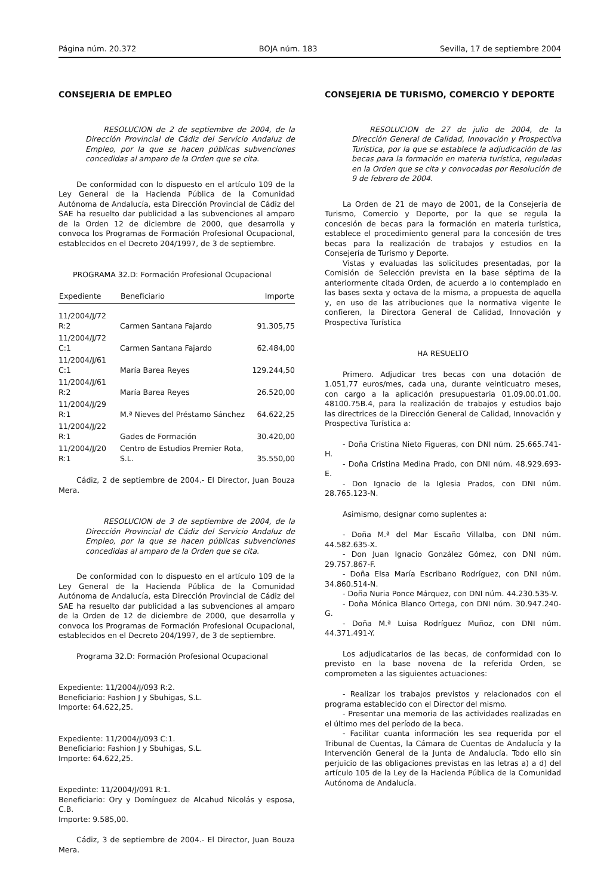Página núm. 20.372 BOJA núm. 183 Sevilla, 17 de septiembre 2004
CONSEJERIA DE EMPLEO
RESOLUCION de 2 de septiembre de 2004, de la Dirección Provincial de Cádiz del Servicio Andaluz de Empleo, por la que se hacen públicas subvenciones concedidas al amparo de la Orden que se cita.
De conformidad con lo dispuesto en el artículo 109 de la Ley General de la Hacienda Pública de la Comunidad Autónoma de Andalucía, esta Dirección Provincial de Cádiz del SAE ha resuelto dar publicidad a las subvenciones al amparo de la Orden 12 de diciembre de 2000, que desarrolla y convoca los Programas de Formación Profesional Ocupacional, establecidos en el Decreto 204/1997, de 3 de septiembre.
PROGRAMA 32.D: Formación Profesional Ocupacional
| Expediente | Beneficiario | Importe |
| --- | --- | --- |
| 11/2004/J/72 R:2 | Carmen Santana Fajardo | 91.305,75 |
| 11/2004/J/72 C:1 | Carmen Santana Fajardo | 62.484,00 |
| 11/2004/J/61 C:1 | María Barea Reyes | 129.244,50 |
| 11/2004/J/61 R:2 | María Barea Reyes | 26.520,00 |
| 11/2004/J/29 R:1 | M.ª Nieves del Préstamo Sánchez | 64.622,25 |
| 11/2004/J/22 R:1 | Gades de Formación | 30.420,00 |
| 11/2004/J/20 R:1 | Centro de Estudios Premier Rota, S.L. | 35.550,00 |
Cádiz, 2 de septiembre de 2004.- El Director, Juan Bouza Mera.
RESOLUCION de 3 de septiembre de 2004, de la Dirección Provincial de Cádiz del Servicio Andaluz de Empleo, por la que se hacen públicas subvenciones concedidas al amparo de la Orden que se cita.
De conformidad con lo dispuesto en el artículo 109 de la Ley General de la Hacienda Pública de la Comunidad Autónoma de Andalucía, esta Dirección Provincial de Cádiz del SAE ha resuelto dar publicidad a las subvenciones al amparo de la Orden de 12 de diciembre de 2000, que desarrolla y convoca los Programas de Formación Profesional Ocupacional, establecidos en el Decreto 204/1997, de 3 de septiembre.
Programa 32.D: Formación Profesional Ocupacional
Expediente: 11/2004/J/093 R:2.
Beneficiario: Fashion J y Sbuhigas, S.L.
Importe: 64.622,25.
Expediente: 11/2004/J/093 C:1.
Beneficiario: Fashion J y Sbuhigas, S.L.
Importe: 64.622,25.
Expedinte: 11/2004/J/091 R:1.
Beneficiario: Ory y Domínguez de Alcahud Nicolás y esposa, C.B.
Importe: 9.585,00.
Cádiz, 3 de septiembre de 2004.- El Director, Juan Bouza Mera.
CONSEJERIA DE TURISMO, COMERCIO Y DEPORTE
RESOLUCION de 27 de julio de 2004, de la Dirección General de Calidad, Innovación y Prospectiva Turística, por la que se establece la adjudicación de las becas para la formación en materia turística, reguladas en la Orden que se cita y convocadas por Resolución de 9 de febrero de 2004.
La Orden de 21 de mayo de 2001, de la Consejería de Turismo, Comercio y Deporte, por la que se regula la concesión de becas para la formación en materia turística, establece el procedimiento general para la concesión de tres becas para la realización de trabajos y estudios en la Consejería de Turismo y Deporte.
Vistas y evaluadas las solicitudes presentadas, por la Comisión de Selección prevista en la base séptima de la anteriormente citada Orden, de acuerdo a lo contemplado en las bases sexta y octava de la misma, a propuesta de aquella y, en uso de las atribuciones que la normativa vigente le confieren, la Directora General de Calidad, Innovación y Prospectiva Turística
HA RESUELTO
Primero. Adjudicar tres becas con una dotación de 1.051,77 euros/mes, cada una, durante veinticuatro meses, con cargo a la aplicación presupuestaria 01.09.00.01.00. 48100.75B.4, para la realización de trabajos y estudios bajo las directrices de la Dirección General de Calidad, Innovación y Prospectiva Turística a:
- Doña Cristina Nieto Figueras, con DNI núm. 25.665.741-H.
- Doña Cristina Medina Prado, con DNI núm. 48.929.693-E.
- Don Ignacio de la Iglesia Prados, con DNI núm. 28.765.123-N.
Asimismo, designar como suplentes a:
- Doña M.ª del Mar Escaño Villalba, con DNI núm. 44.582.635-X.
- Don Juan Ignacio González Gómez, con DNI núm. 29.757.867-F.
- Doña Elsa María Escribano Rodríguez, con DNI núm. 34.860.514-N.
- Doña Nuria Ponce Márquez, con DNI núm. 44.230.535-V.
- Doña Mónica Blanco Ortega, con DNI núm. 30.947.240-G.
- Doña M.ª Luisa Rodríguez Muñoz, con DNI núm. 44.371.491-Y.
Los adjudicatarios de las becas, de conformidad con lo previsto en la base novena de la referida Orden, se comprometen a las siguientes actuaciones:
- Realizar los trabajos previstos y relacionados con el programa establecido con el Director del mismo.
- Presentar una memoria de las actividades realizadas en el último mes del período de la beca.
- Facilitar cuanta información les sea requerida por el Tribunal de Cuentas, la Cámara de Cuentas de Andalucía y la Intervención General de la Junta de Andalucía. Todo ello sin perjuicio de las obligaciones previstas en las letras a) a d) del artículo 105 de la Ley de la Hacienda Pública de la Comunidad Autónoma de Andalucía.